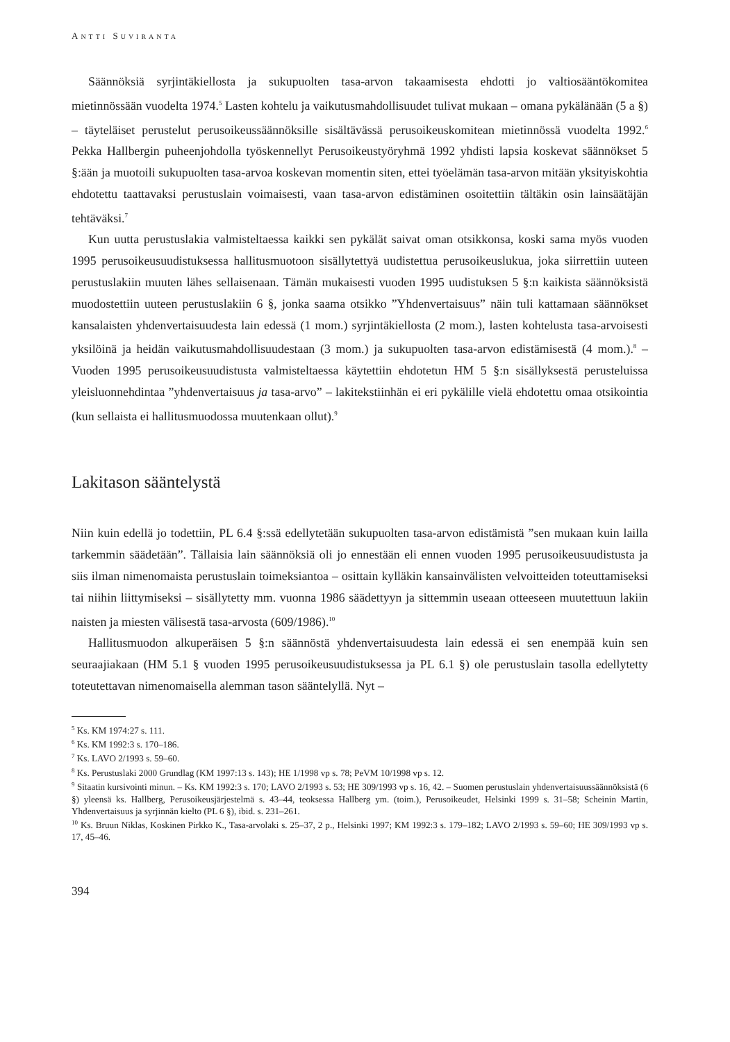ANTTI SUVIRANTA
Säännöksiä syrjintäkiellosta ja sukupuolten tasa-arvon takaamisesta ehdotti jo valtiosääntökomitea mietinnössään vuodelta 1974.<sup>5</sup> Lasten kohtelu ja vaikutusmahdollisuudet tulivat mukaan – omana pykälänään (5 a §) – täyteläiset perustelut perusoikeussäännöksille sisältävässä perusoikeuskomitean mietinnössä vuodelta 1992.<sup>6</sup> Pekka Hallbergin puheenjohdolla työskennellyt Perusoikeustyöryhmä 1992 yhdisti lapsia koskevat säännökset 5 §:ään ja muotoili sukupuolten tasa-arvoa koskevan momentin siten, ettei työelämän tasa-arvon mitään yksityiskohtia ehdotettu taattavaksi perustuslain voimaisesti, vaan tasa-arvon edistäminen osoitettiin tältäkin osin lainsäätäjän tehtäväksi.<sup>7</sup>
Kun uutta perustuslakia valmisteltaessa kaikki sen pykälät saivat oman otsikkonsa, koski sama myös vuoden 1995 perusoikeusuudistuksessa hallitusmuotoon sisällytettyä uudistettua perusoikeuslukua, joka siirrettiin uuteen perustuslakiin muuten lähes sellaisenaan. Tämän mukaisesti vuoden 1995 uudistuksen 5 §:n kaikista säännöksistä muodostettiin uuteen perustuslakiin 6 §, jonka saama otsikko ”Yhdenvertaisuus” näin tuli kattamaan säännökset kansalaisten yhdenvertaisuudesta lain edessä (1 mom.) syrjintäkiellosta (2 mom.), lasten kohtelusta tasa-arvoisesti yksilöinä ja heidän vaikutusmahdollisuudestaan (3 mom.) ja sukupuolten tasa-arvon edistämisestä (4 mom.).<sup>8</sup> – Vuoden 1995 perusoikeusuudistusta valmisteltaessa käytettiin ehdotetun HM 5 §:n sisällyksestä perusteluissa yleisluonnehdintaa ”yhdenvertaisuus ja tasa-arvo” – lakitekstiinhän ei eri pykälille vielä ehdotettu omaa otsikointia (kun sellaista ei hallitusmuodossa muutenkaan ollut).<sup>9</sup>
Lakitason sääntelystä
Niin kuin edellä jo todettiin, PL 6.4 §:ssä edellytetään sukupuolten tasa-arvon edistämistä ”sen mukaan kuin lailla tarkemmin säädetään”. Tällaisia lain säännöksiä oli jo ennestään eli ennen vuoden 1995 perusoikeusuudistusta ja siis ilman nimenomaista perustuslain toimeksiantoa – osittain kylläkin kansainvälisten velvoitteiden toteuttamiseksi tai niihin liittymiseksi – sisällytetty mm. vuonna 1986 säädettyyn ja sittemmin useaan otteeseen muutettuun lakiin naisten ja miesten välisestä tasa-arvosta (609/1986).<sup>10</sup>
Hallitusmuodon alkuperäisen 5 §:n säännöstä yhdenvertaisuudesta lain edessä ei sen enempää kuin sen seuraajiakaan (HM 5.1 § vuoden 1995 perusoikeusuudistuksessa ja PL 6.1 §) ole perustuslain tasolla edellytetty toteutettavan nimenomaisella alemman tason sääntelyllä. Nyt –
<sup>5</sup> Ks. KM 1974:27 s. 111.
<sup>6</sup> Ks. KM 1992:3 s. 170–186.
<sup>7</sup> Ks. LAVO 2/1993 s. 59–60.
<sup>8</sup> Ks. Perustuslaki 2000 Grundlag (KM 1997:13 s. 143); HE 1/1998 vp s. 78; PeVM 10/1998 vp s. 12.
<sup>9</sup> Sitaatin kursivointi minun. – Ks. KM 1992:3 s. 170; LAVO 2/1993 s. 53; HE 309/1993 vp s. 16, 42. – Suomen perustuslain yhdenvertaisuussäännöksistä (6 §) yleensä ks. Hallberg, Perusoikeusjärjestelmä s. 43–44, teoksessa Hallberg ym. (toim.), Perusoikeudet, Helsinki 1999 s. 31–58; Scheinin Martin, Yhdenvertaisuus ja syrjinnän kielto (PL 6 §), ibid. s. 231–261.
<sup>10</sup> Ks. Bruun Niklas, Koskinen Pirkko K., Tasa-arvolaki s. 25–37, 2 p., Helsinki 1997; KM 1992:3 s. 179–182; LAVO 2/1993 s. 59–60; HE 309/1993 vp s. 17, 45–46.
394